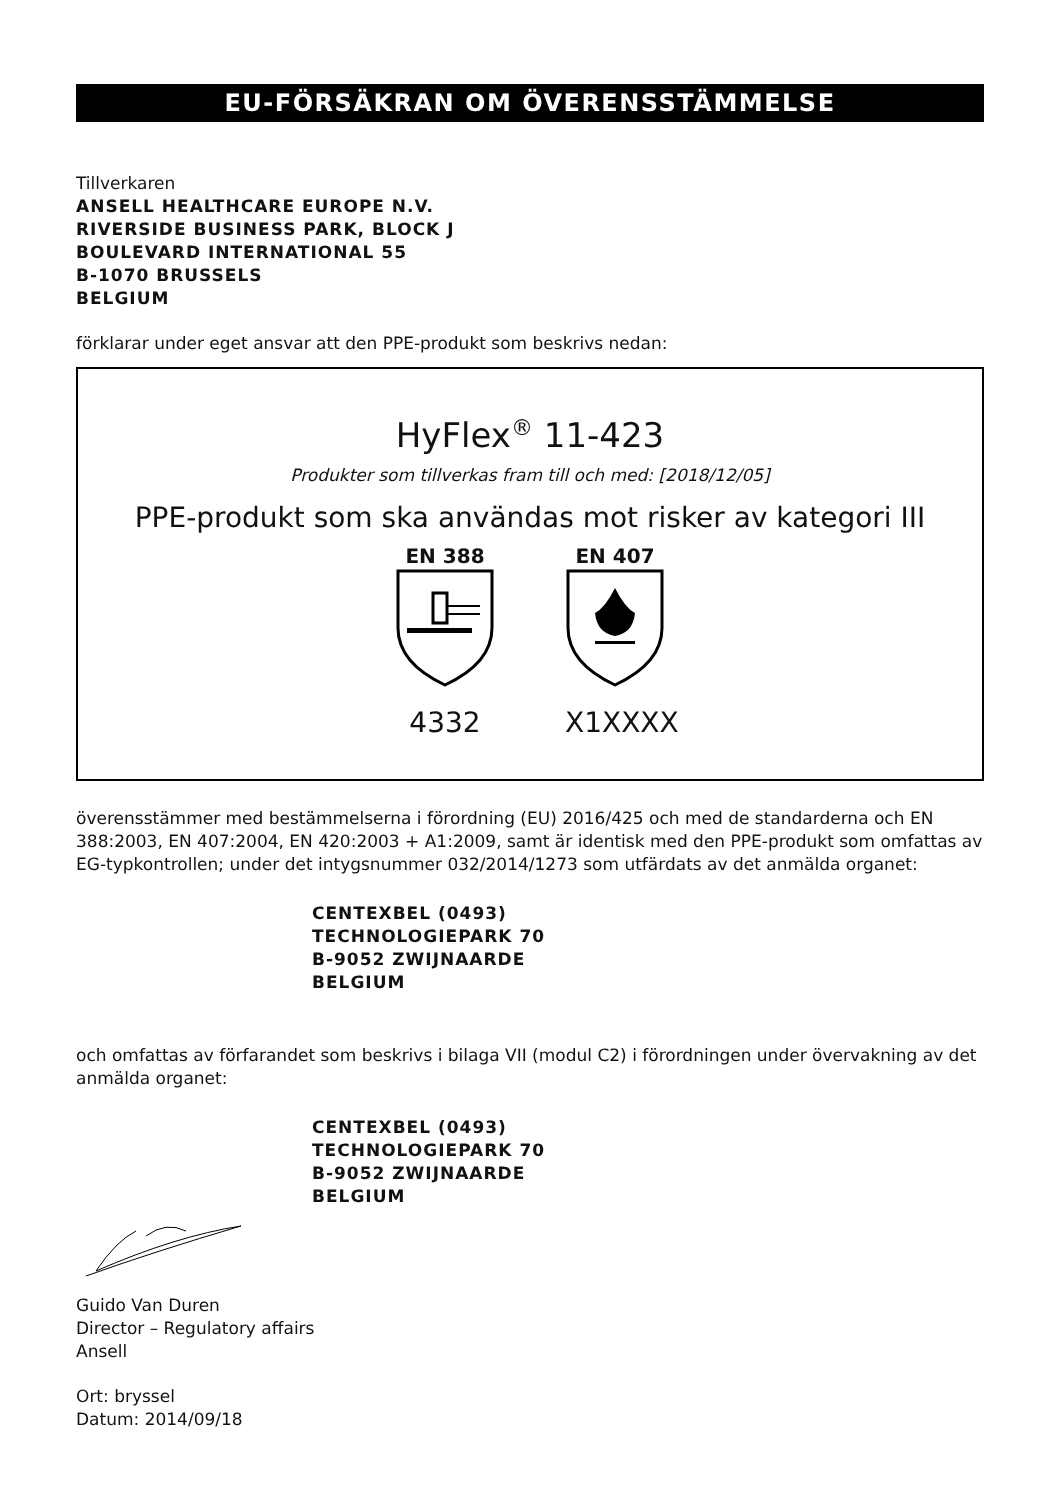EU-FÖRSÄKRAN OM ÖVERENSSTÄMMELSE
Tillverkaren
ANSELL HEALTHCARE EUROPE N.V.
RIVERSIDE BUSINESS PARK, BLOCK J
BOULEVARD INTERNATIONAL 55
B-1070 BRUSSELS
BELGIUM
förklarar under eget ansvar att den PPE-produkt som beskrivs nedan:
HyFlex<sup>®</sup> 11-423
Produkter som tillverkas fram till och med: [2018/12/05]
PPE-produkt som ska användas mot risker av kategori III
EN 388
4332
EN 407
X1XXXX
överensstämmer med bestämmelserna i förordning (EU) 2016/425 och med de standarderna och EN 388:2003, EN 407:2004, EN 420:2003 + A1:2009, samt är identisk med den PPE-produkt som omfattas av EG-typkontrollen; under det intygsnummer 032/2014/1273 som utfärdats av det anmälda organet:
CENTEXBEL (0493)
TECHNOLOGIEPARK 70
B-9052 ZWIJNAARDE
BELGIUM
och omfattas av förfarandet som beskrivs i bilaga VII (modul C2) i förordningen under övervakning av det anmälda organet:
CENTEXBEL (0493)
TECHNOLOGIEPARK 70
B-9052 ZWIJNAARDE
BELGIUM
Guido Van Duren
Director – Regulatory affairs
Ansell
Ort: bryssel
Datum: 2014/09/18